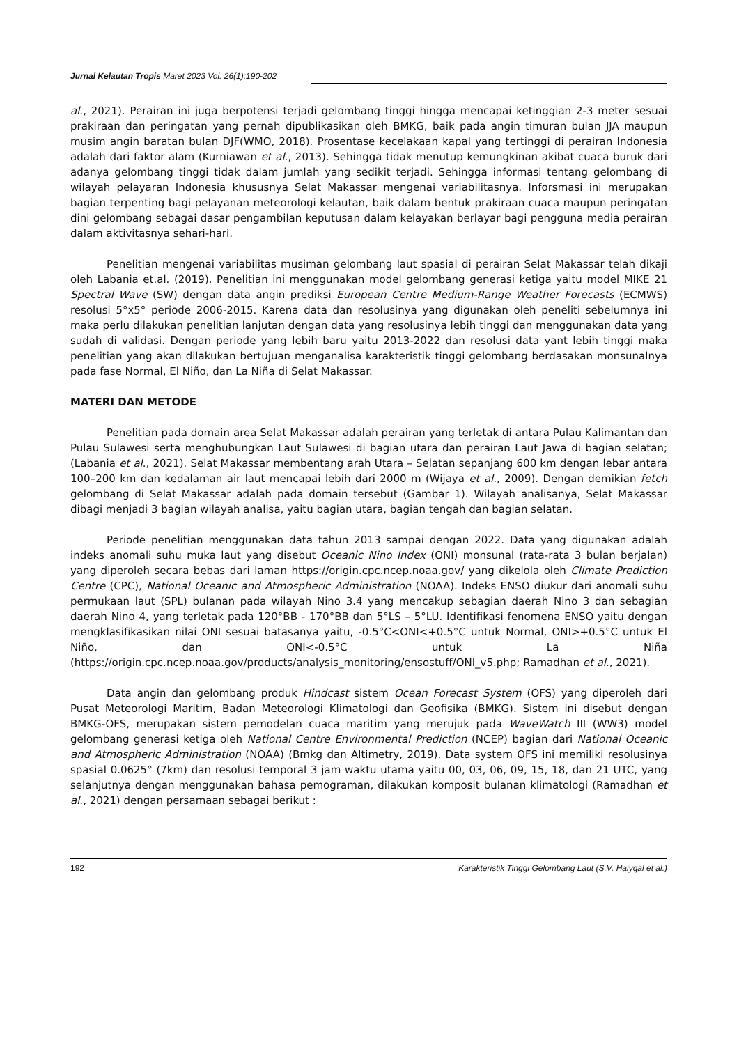Jurnal Kelautan Tropis Maret 2023 Vol. 26(1):190-202
al., 2021). Perairan ini juga berpotensi terjadi gelombang tinggi hingga mencapai ketinggian 2-3 meter sesuai prakiraan dan peringatan yang pernah dipublikasikan oleh BMKG, baik pada angin timuran bulan JJA maupun musim angin baratan bulan DJF(WMO, 2018). Prosentase kecelakaan kapal yang tertinggi di perairan Indonesia adalah dari faktor alam (Kurniawan et al., 2013). Sehingga tidak menutup kemungkinan akibat cuaca buruk dari adanya gelombang tinggi tidak dalam jumlah yang sedikit terjadi. Sehingga informasi tentang gelombang di wilayah pelayaran Indonesia khususnya Selat Makassar mengenai variabilitasnya. Inforsmasi ini merupakan bagian terpenting bagi pelayanan meteorologi kelautan, baik dalam bentuk prakiraan cuaca maupun peringatan dini gelombang sebagai dasar pengambilan keputusan dalam kelayakan berlayar bagi pengguna media perairan dalam aktivitasnya sehari-hari.
Penelitian mengenai variabilitas musiman gelombang laut spasial di perairan Selat Makassar telah dikaji oleh Labania et.al. (2019). Penelitian ini menggunakan model gelombang generasi ketiga yaitu model MIKE 21 Spectral Wave (SW) dengan data angin prediksi European Centre Medium-Range Weather Forecasts (ECMWS) resolusi 5°x5° periode 2006-2015. Karena data dan resolusinya yang digunakan oleh peneliti sebelumnya ini maka perlu dilakukan penelitian lanjutan dengan data yang resolusinya lebih tinggi dan menggunakan data yang sudah di validasi. Dengan periode yang lebih baru yaitu 2013-2022 dan resolusi data yant lebih tinggi maka penelitian yang akan dilakukan bertujuan menganalisa karakteristik tinggi gelombang berdasakan monsunalnya pada fase Normal, El Niño, dan La Niña di Selat Makassar.
MATERI DAN METODE
Penelitian pada domain area Selat Makassar adalah perairan yang terletak di antara Pulau Kalimantan dan Pulau Sulawesi serta menghubungkan Laut Sulawesi di bagian utara dan perairan Laut Jawa di bagian selatan; (Labania et al., 2021). Selat Makassar membentang arah Utara – Selatan sepanjang 600 km dengan lebar antara 100–200 km dan kedalaman air laut mencapai lebih dari 2000 m (Wijaya et al., 2009). Dengan demikian fetch gelombang di Selat Makassar adalah pada domain tersebut (Gambar 1). Wilayah analisanya, Selat Makassar dibagi menjadi 3 bagian wilayah analisa, yaitu bagian utara, bagian tengah dan bagian selatan.
Periode penelitian menggunakan data tahun 2013 sampai dengan 2022. Data yang digunakan adalah indeks anomali suhu muka laut yang disebut Oceanic Nino Index (ONI) monsunal (rata-rata 3 bulan berjalan) yang diperoleh secara bebas dari laman https://origin.cpc.ncep.noaa.gov/ yang dikelola oleh Climate Prediction Centre (CPC), National Oceanic and Atmospheric Administration (NOAA). Indeks ENSO diukur dari anomali suhu permukaan laut (SPL) bulanan pada wilayah Nino 3.4 yang mencakup sebagian daerah Nino 3 dan sebagian daerah Nino 4, yang terletak pada 120°BB - 170°BB dan 5°LS – 5°LU. Identifikasi fenomena ENSO yaitu dengan mengklasifikasikan nilai ONI sesuai batasanya yaitu, -0.5°C<ONI<+0.5°C untuk Normal, ONI>+0.5°C untuk El Niño, dan ONI<-0.5°C untuk La Niña (https://origin.cpc.ncep.noaa.gov/products/analysis_monitoring/ensostuff/ONI_v5.php; Ramadhan et al., 2021).
Data angin dan gelombang produk Hindcast sistem Ocean Forecast System (OFS) yang diperoleh dari Pusat Meteorologi Maritim, Badan Meteorologi Klimatologi dan Geofisika (BMKG). Sistem ini disebut dengan BMKG-OFS, merupakan sistem pemodelan cuaca maritim yang merujuk pada WaveWatch III (WW3) model gelombang generasi ketiga oleh National Centre Environmental Prediction (NCEP) bagian dari National Oceanic and Atmospheric Administration (NOAA) (Bmkg dan Altimetry, 2019). Data system OFS ini memiliki resolusinya spasial 0.0625° (7km) dan resolusi temporal 3 jam waktu utama yaitu 00, 03, 06, 09, 15, 18, dan 21 UTC, yang selanjutnya dengan menggunakan bahasa pemograman, dilakukan komposit bulanan klimatologi (Ramadhan et al., 2021) dengan persamaan sebagai berikut :
192 Karakteristik Tinggi Gelombang Laut (S.V. Haiyqal et al.)